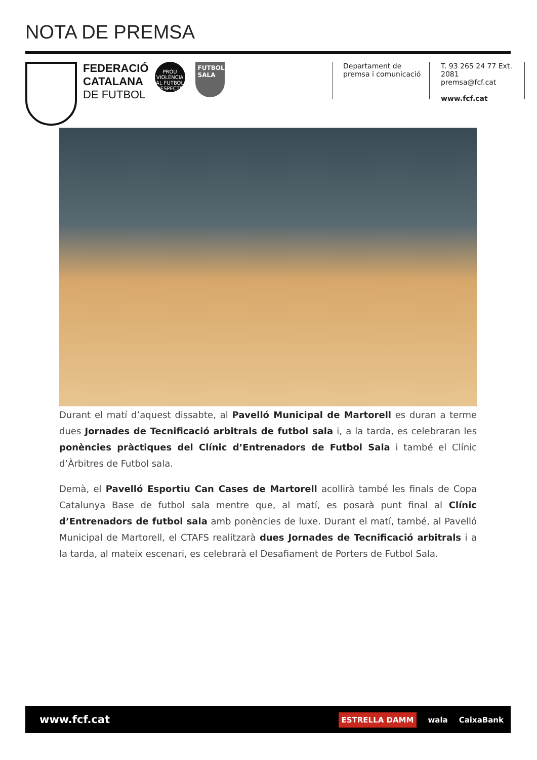NOTA DE PREMSA
FEDERACIÓ
CATALANA
DE FUTBOL
PROU VIOLÈNCIA AL FUTBOL
RESPECTE
FUTBOL SALA
Departament de
premsa i comunicació
T. 93 265 24 77 Ext. 2081
premsa@fcf.cat
www.fcf.cat
Durant el matí d’aquest dissabte, al Pavelló Municipal de Martorell es duran a terme dues Jornades de Tecnificació arbitrals de futbol sala i, a la tarda, es celebraran les ponències pràctiques del Clínic d’Entrenadors de Futbol Sala i també el Clínic d’Àrbitres de Futbol sala.
Demà, el Pavelló Esportiu Can Cases de Martorell acollirà també les finals de Copa Catalunya Base de futbol sala mentre que, al matí, es posarà punt final al Clínic d’Entrenadors de futbol sala amb ponències de luxe. Durant el matí, també, al Pavelló Municipal de Martorell, el CTAFS realitzarà dues Jornades de Tecnificació arbitrals i a la tarda, al mateix escenari, es celebrarà el Desafiament de Porters de Futbol Sala.
www.fcf.cat
ESTRELLA DAMM wala CaixaBank